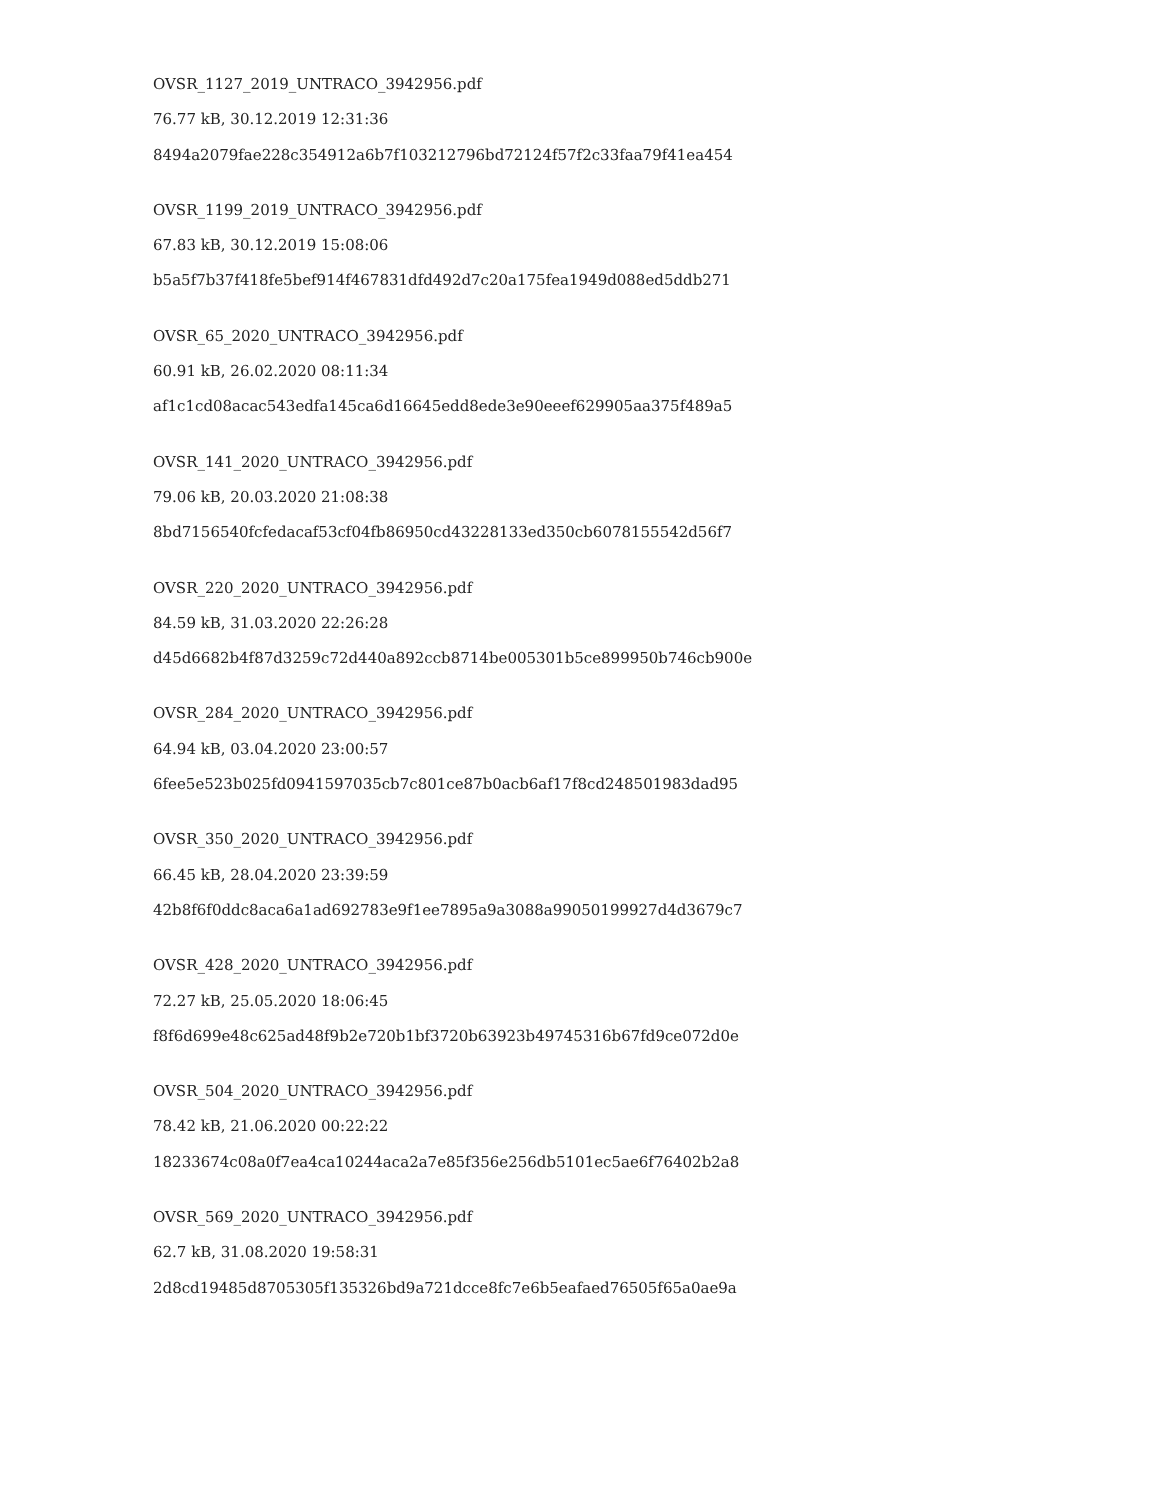OVSR_1127_2019_UNTRACO_3942956.pdf
76.77 kB, 30.12.2019 12:31:36
8494a2079fae228c354912a6b7f103212796bd72124f57f2c33faa79f41ea454
OVSR_1199_2019_UNTRACO_3942956.pdf
67.83 kB, 30.12.2019 15:08:06
b5a5f7b37f418fe5bef914f467831dfd492d7c20a175fea1949d088ed5ddb271
OVSR_65_2020_UNTRACO_3942956.pdf
60.91 kB, 26.02.2020 08:11:34
af1c1cd08acac543edfa145ca6d16645edd8ede3e90eeef629905aa375f489a5
OVSR_141_2020_UNTRACO_3942956.pdf
79.06 kB, 20.03.2020 21:08:38
8bd7156540fcfedacaf53cf04fb86950cd43228133ed350cb6078155542d56f7
OVSR_220_2020_UNTRACO_3942956.pdf
84.59 kB, 31.03.2020 22:26:28
d45d6682b4f87d3259c72d440a892ccb8714be005301b5ce899950b746cb900e
OVSR_284_2020_UNTRACO_3942956.pdf
64.94 kB, 03.04.2020 23:00:57
6fee5e523b025fd0941597035cb7c801ce87b0acb6af17f8cd248501983dad95
OVSR_350_2020_UNTRACO_3942956.pdf
66.45 kB, 28.04.2020 23:39:59
42b8f6f0ddc8aca6a1ad692783e9f1ee7895a9a3088a99050199927d4d3679c7
OVSR_428_2020_UNTRACO_3942956.pdf
72.27 kB, 25.05.2020 18:06:45
f8f6d699e48c625ad48f9b2e720b1bf3720b63923b49745316b67fd9ce072d0e
OVSR_504_2020_UNTRACO_3942956.pdf
78.42 kB, 21.06.2020 00:22:22
18233674c08a0f7ea4ca10244aca2a7e85f356e256db5101ec5ae6f76402b2a8
OVSR_569_2020_UNTRACO_3942956.pdf
62.7 kB, 31.08.2020 19:58:31
2d8cd19485d8705305f135326bd9a721dcce8fc7e6b5eafaed76505f65a0ae9a